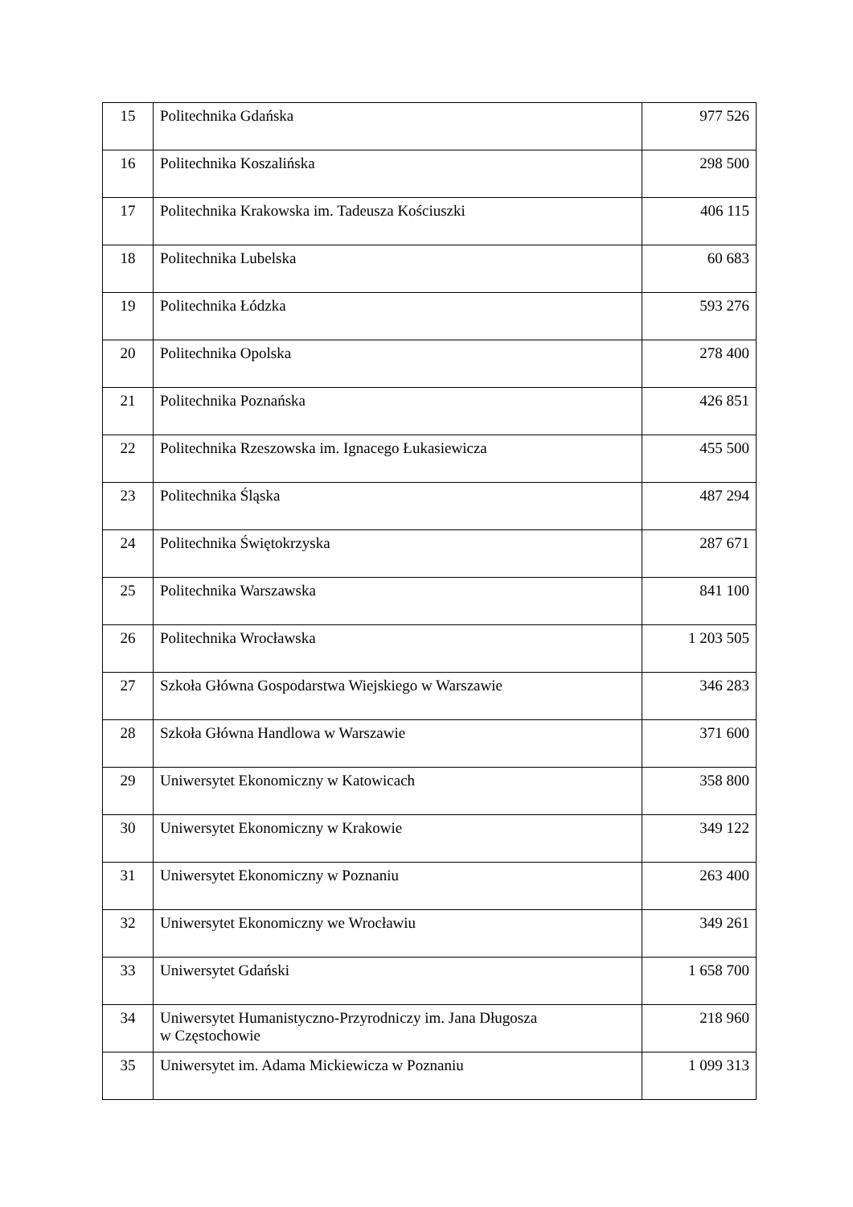| 15 | Politechnika Gdańska | 977 526 |
| 16 | Politechnika Koszalińska | 298 500 |
| 17 | Politechnika Krakowska im. Tadeusza Kościuszki | 406 115 |
| 18 | Politechnika Lubelska | 60 683 |
| 19 | Politechnika Łódzka | 593 276 |
| 20 | Politechnika Opolska | 278 400 |
| 21 | Politechnika Poznańska | 426 851 |
| 22 | Politechnika Rzeszowska im. Ignacego Łukasiewicza | 455 500 |
| 23 | Politechnika Śląska | 487 294 |
| 24 | Politechnika Świętokrzyska | 287 671 |
| 25 | Politechnika Warszawska | 841 100 |
| 26 | Politechnika Wrocławska | 1 203 505 |
| 27 | Szkoła Główna Gospodarstwa Wiejskiego w Warszawie | 346 283 |
| 28 | Szkoła Główna Handlowa w Warszawie | 371 600 |
| 29 | Uniwersytet Ekonomiczny w Katowicach | 358 800 |
| 30 | Uniwersytet Ekonomiczny w Krakowie | 349 122 |
| 31 | Uniwersytet Ekonomiczny w Poznaniu | 263 400 |
| 32 | Uniwersytet Ekonomiczny we Wrocławiu | 349 261 |
| 33 | Uniwersytet Gdański | 1 658 700 |
| 34 | Uniwersytet Humanistyczno-Przyrodniczy im. Jana Długosza w Częstochowie | 218 960 |
| 35 | Uniwersytet im. Adama Mickiewicza w Poznaniu | 1 099 313 |